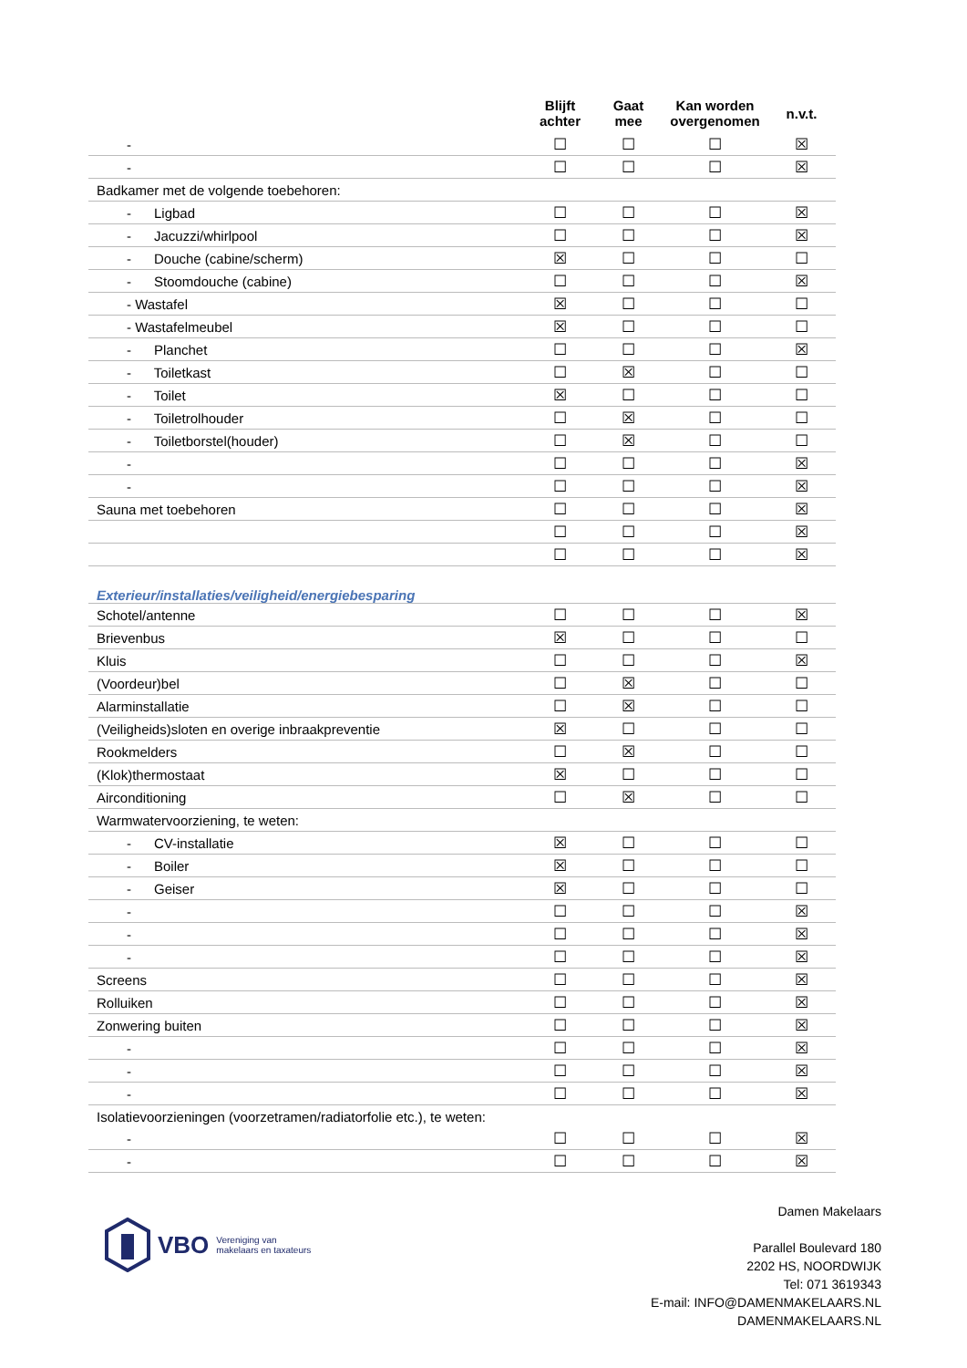| | Blijft achter | Gaat mee | Kan worden overgenomen | n.v.t. |
| --- | --- | --- | --- | --- |
| - | ☐ | ☐ | ☐ | ☒ |
| - | ☐ | ☐ | ☐ | ☒ |
| Badkamer met de volgende toebehoren: | | | | |
| - Ligbad | ☐ | ☐ | ☐ | ☒ |
| - Jacuzzi/whirlpool | ☐ | ☐ | ☐ | ☒ |
| - Douche (cabine/scherm) | ☒ | ☐ | ☐ | ☐ |
| - Stoomdouche (cabine) | ☐ | ☐ | ☐ | ☒ |
| - Wastafel | ☒ | ☐ | ☐ | ☐ |
| - Wastafelmeubel | ☒ | ☐ | ☐ | ☐ |
| - Planchet | ☐ | ☐ | ☐ | ☒ |
| - Toiletkast | ☐ | ☒ | ☐ | ☐ |
| - Toilet | ☒ | ☐ | ☐ | ☐ |
| - Toiletrolhouder | ☐ | ☒ | ☐ | ☐ |
| - Toiletborstel(houder) | ☐ | ☒ | ☐ | ☐ |
| - | ☐ | ☐ | ☐ | ☒ |
| - | ☐ | ☐ | ☐ | ☒ |
| Sauna met toebehoren | ☐ | ☐ | ☐ | ☒ |
| | ☐ | ☐ | ☐ | ☒ |
| | ☐ | ☐ | ☐ | ☒ |
| Exterieur/installaties/veiligheid/energiebesparing | | | | |
| Schotel/antenne | ☐ | ☐ | ☐ | ☒ |
| Brievenbus | ☒ | ☐ | ☐ | ☐ |
| Kluis | ☐ | ☐ | ☐ | ☒ |
| (Voordeur)bel | ☐ | ☒ | ☐ | ☐ |
| Alarminstallatie | ☐ | ☒ | ☐ | ☐ |
| (Veiligheids)sloten en overige inbraakpreventie | ☒ | ☐ | ☐ | ☐ |
| Rookmelders | ☐ | ☒ | ☐ | ☐ |
| (Klok)thermostaat | ☒ | ☐ | ☐ | ☐ |
| Airconditioning | ☐ | ☒ | ☐ | ☐ |
| Warmwatervoorziening, te weten: | | | | |
| - CV-installatie | ☒ | ☐ | ☐ | ☐ |
| - Boiler | ☒ | ☐ | ☐ | ☐ |
| - Geiser | ☒ | ☐ | ☐ | ☐ |
| - | ☐ | ☐ | ☐ | ☒ |
| - | ☐ | ☐ | ☐ | ☒ |
| - | ☐ | ☐ | ☐ | ☒ |
| Screens | ☐ | ☐ | ☐ | ☒ |
| Rolluiken | ☐ | ☐ | ☐ | ☒ |
| Zonwering buiten | ☐ | ☐ | ☐ | ☒ |
| - | ☐ | ☐ | ☐ | ☒ |
| - | ☐ | ☐ | ☐ | ☒ |
| - | ☐ | ☐ | ☐ | ☒ |
| Isolatievoorzieningen (voorzetramen/radiatorfolie etc.), te weten: | | | | |
| - | ☐ | ☐ | ☐ | ☒ |
| - | ☐ | ☐ | ☐ | ☒ |
VBO Vereniging van
makelaars en taxateurs
Damen Makelaars
Parallel Boulevard 180
2202 HS, NOORDWIJK
Tel: 071 3619343
E-mail: INFO@DAMENMAKELAARS.NL
DAMENMAKELAARS.NL